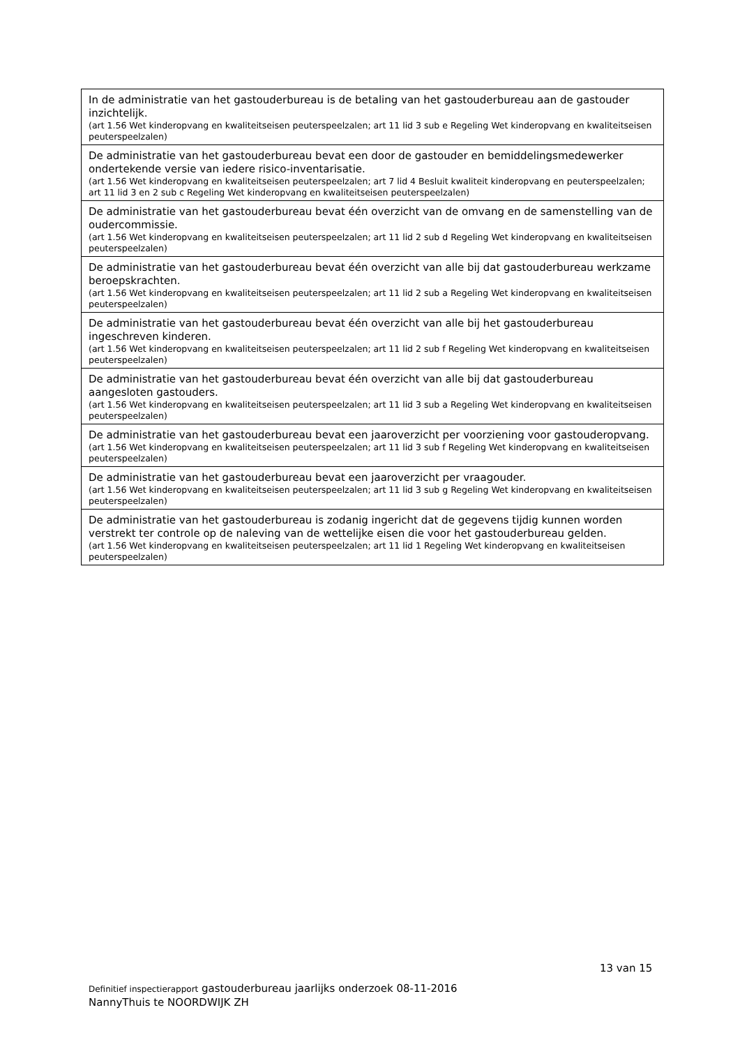| In de administratie van het gastouderbureau is de betaling van het gastouderbureau aan de gastouder inzichtelijk. (art 1.56 Wet kinderopvang en kwaliteitseisen peuterspeelzalen; art 11 lid 3 sub e Regeling Wet kinderopvang en kwaliteitseisen peuterspeelzalen) |
| De administratie van het gastouderbureau bevat een door de gastouder en bemiddelingsmedewerker ondertekende versie van iedere risico-inventarisatie. (art 1.56 Wet kinderopvang en kwaliteitseisen peuterspeelzalen; art 7 lid 4 Besluit kwaliteit kinderopvang en peuterspeelzalen; art 11 lid 3 en 2 sub c Regeling Wet kinderopvang en kwaliteitseisen peuterspeelzalen) |
| De administratie van het gastouderbureau bevat één overzicht van de omvang en de samenstelling van de oudercommissie. (art 1.56 Wet kinderopvang en kwaliteitseisen peuterspeelzalen; art 11 lid 2 sub d Regeling Wet kinderopvang en kwaliteitseisen peuterspeelzalen) |
| De administratie van het gastouderbureau bevat één overzicht van alle bij dat gastouderbureau werkzame beroepskrachten. (art 1.56 Wet kinderopvang en kwaliteitseisen peuterspeelzalen; art 11 lid 2 sub a Regeling Wet kinderopvang en kwaliteitseisen peuterspeelzalen) |
| De administratie van het gastouderbureau bevat één overzicht van alle bij het gastouderbureau ingeschreven kinderen. (art 1.56 Wet kinderopvang en kwaliteitseisen peuterspeelzalen; art 11 lid 2 sub f Regeling Wet kinderopvang en kwaliteitseisen peuterspeelzalen) |
| De administratie van het gastouderbureau bevat één overzicht van alle bij dat gastouderbureau aangesloten gastouders. (art 1.56 Wet kinderopvang en kwaliteitseisen peuterspeelzalen; art 11 lid 3 sub a Regeling Wet kinderopvang en kwaliteitseisen peuterspeelzalen) |
| De administratie van het gastouderbureau bevat een jaaroverzicht per voorziening voor gastouderopvang. (art 1.56 Wet kinderopvang en kwaliteitseisen peuterspeelzalen; art 11 lid 3 sub f Regeling Wet kinderopvang en kwaliteitseisen peuterspeelzalen) |
| De administratie van het gastouderbureau bevat een jaaroverzicht per vraagouder. (art 1.56 Wet kinderopvang en kwaliteitseisen peuterspeelzalen; art 11 lid 3 sub g Regeling Wet kinderopvang en kwaliteitseisen peuterspeelzalen) |
| De administratie van het gastouderbureau is zodanig ingericht dat de gegevens tijdig kunnen worden verstrekt ter controle op de naleving van de wettelijke eisen die voor het gastouderbureau gelden. (art 1.56 Wet kinderopvang en kwaliteitseisen peuterspeelzalen; art 11 lid 1 Regeling Wet kinderopvang en kwaliteitseisen peuterspeelzalen) |
13 van 15
Definitief inspectierapport gastouderbureau jaarlijks onderzoek 08-11-2016
NannyThuis te NOORDWIJK ZH